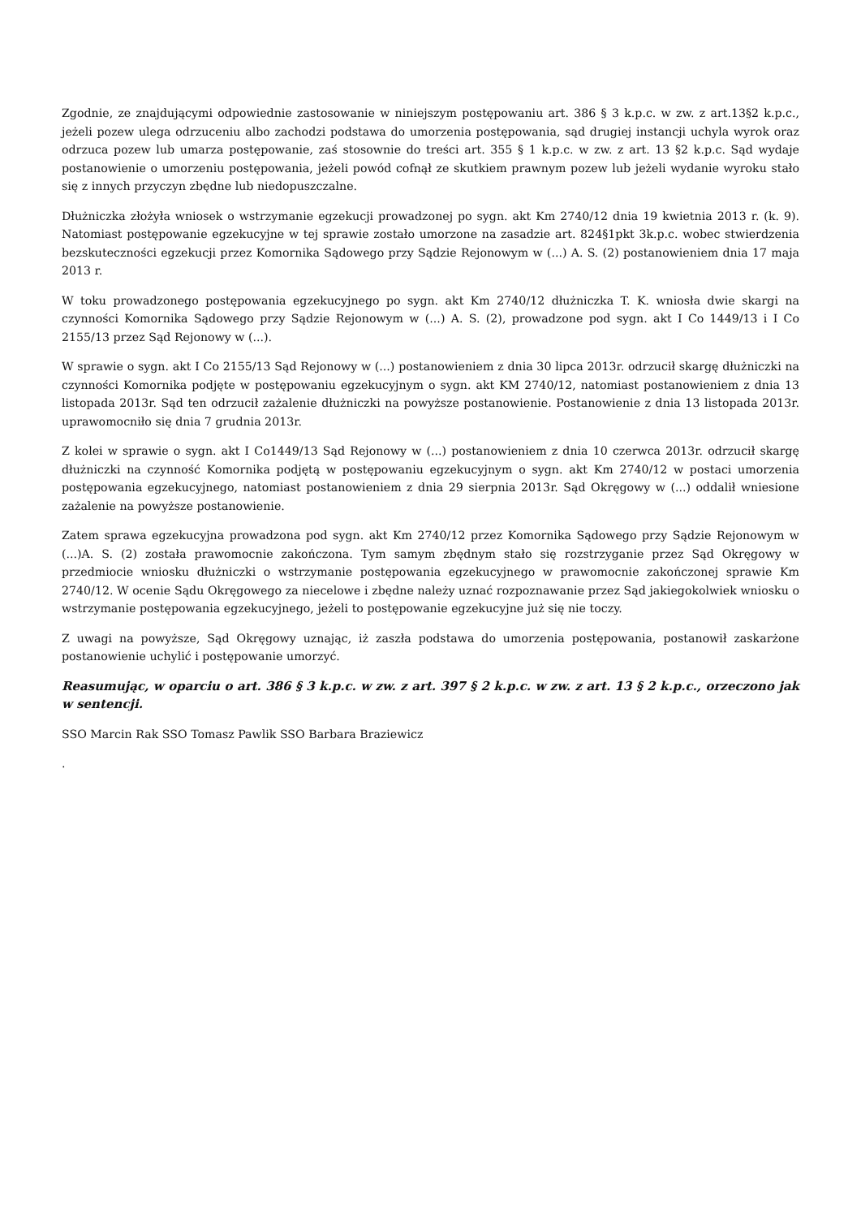Zgodnie, ze znajdującymi odpowiednie zastosowanie w niniejszym postępowaniu art. 386 § 3 k.p.c. w zw. z art.13§2 k.p.c., jeżeli pozew ulega odrzuceniu albo zachodzi podstawa do umorzenia postępowania, sąd drugiej instancji uchyla wyrok oraz odrzuca pozew lub umarza postępowanie, zaś stosownie do treści art. 355 § 1 k.p.c. w zw. z art. 13 §2 k.p.c. Sąd wydaje postanowienie o umorzeniu postępowania, jeżeli powód cofnął ze skutkiem prawnym pozew lub jeżeli wydanie wyroku stało się z innych przyczyn zbędne lub niedopuszczalne.
Dłużniczka złożyła wniosek o wstrzymanie egzekucji prowadzonej po sygn. akt Km 2740/12 dnia 19 kwietnia 2013 r. (k. 9). Natomiast postępowanie egzekucyjne w tej sprawie zostało umorzone na zasadzie art. 824§1pkt 3k.p.c. wobec stwierdzenia bezskuteczności egzekucji przez Komornika Sądowego przy Sądzie Rejonowym w (...) A. S. (2) postanowieniem dnia 17 maja 2013 r.
W toku prowadzonego postępowania egzekucyjnego po sygn. akt Km 2740/12 dłużniczka T. K. wniosła dwie skargi na czynności Komornika Sądowego przy Sądzie Rejonowym w (...) A. S. (2), prowadzone pod sygn. akt I Co 1449/13 i I Co 2155/13 przez Sąd Rejonowy w (...).
W sprawie o sygn. akt I Co 2155/13 Sąd Rejonowy w (...) postanowieniem z dnia 30 lipca 2013r. odrzucił skargę dłużniczki na czynności Komornika podjęte w postępowaniu egzekucyjnym o sygn. akt KM 2740/12, natomiast postanowieniem z dnia 13 listopada 2013r. Sąd ten odrzucił zażalenie dłużniczki na powyższe postanowienie. Postanowienie z dnia 13 listopada 2013r. uprawomocniło się dnia 7 grudnia 2013r.
Z kolei w sprawie o sygn. akt I Co1449/13 Sąd Rejonowy w (...) postanowieniem z dnia 10 czerwca 2013r. odrzucił skargę dłużniczki na czynność Komornika podjętą w postępowaniu egzekucyjnym o sygn. akt Km 2740/12 w postaci umorzenia postępowania egzekucyjnego, natomiast postanowieniem z dnia 29 sierpnia 2013r. Sąd Okręgowy w (...) oddalił wniesione zażalenie na powyższe postanowienie.
Zatem sprawa egzekucyjna prowadzona pod sygn. akt Km 2740/12 przez Komornika Sądowego przy Sądzie Rejonowym w (...)A. S. (2) została prawomocnie zakończona. Tym samym zbędnym stało się rozstrzyganie przez Sąd Okręgowy w przedmiocie wniosku dłużniczki o wstrzymanie postępowania egzekucyjnego w prawomocnie zakończonej sprawie Km 2740/12. W ocenie Sądu Okręgowego za niecelowe i zbędne należy uznać rozpoznawanie przez Sąd jakiegokolwiek wniosku o wstrzymanie postępowania egzekucyjnego, jeżeli to postępowanie egzekucyjne już się nie toczy.
Z uwagi na powyższe, Sąd Okręgowy uznając, iż zaszła podstawa do umorzenia postępowania, postanowił zaskarżone postanowienie uchylić i postępowanie umorzyć.
Reasumując, w oparciu o art. 386 § 3 k.p.c. w zw. z art. 397 § 2 k.p.c. w zw. z art. 13 § 2 k.p.c., orzeczono jak w sentencji.
SSO Marcin Rak SSO Tomasz Pawlik SSO Barbara Braziewicz
.